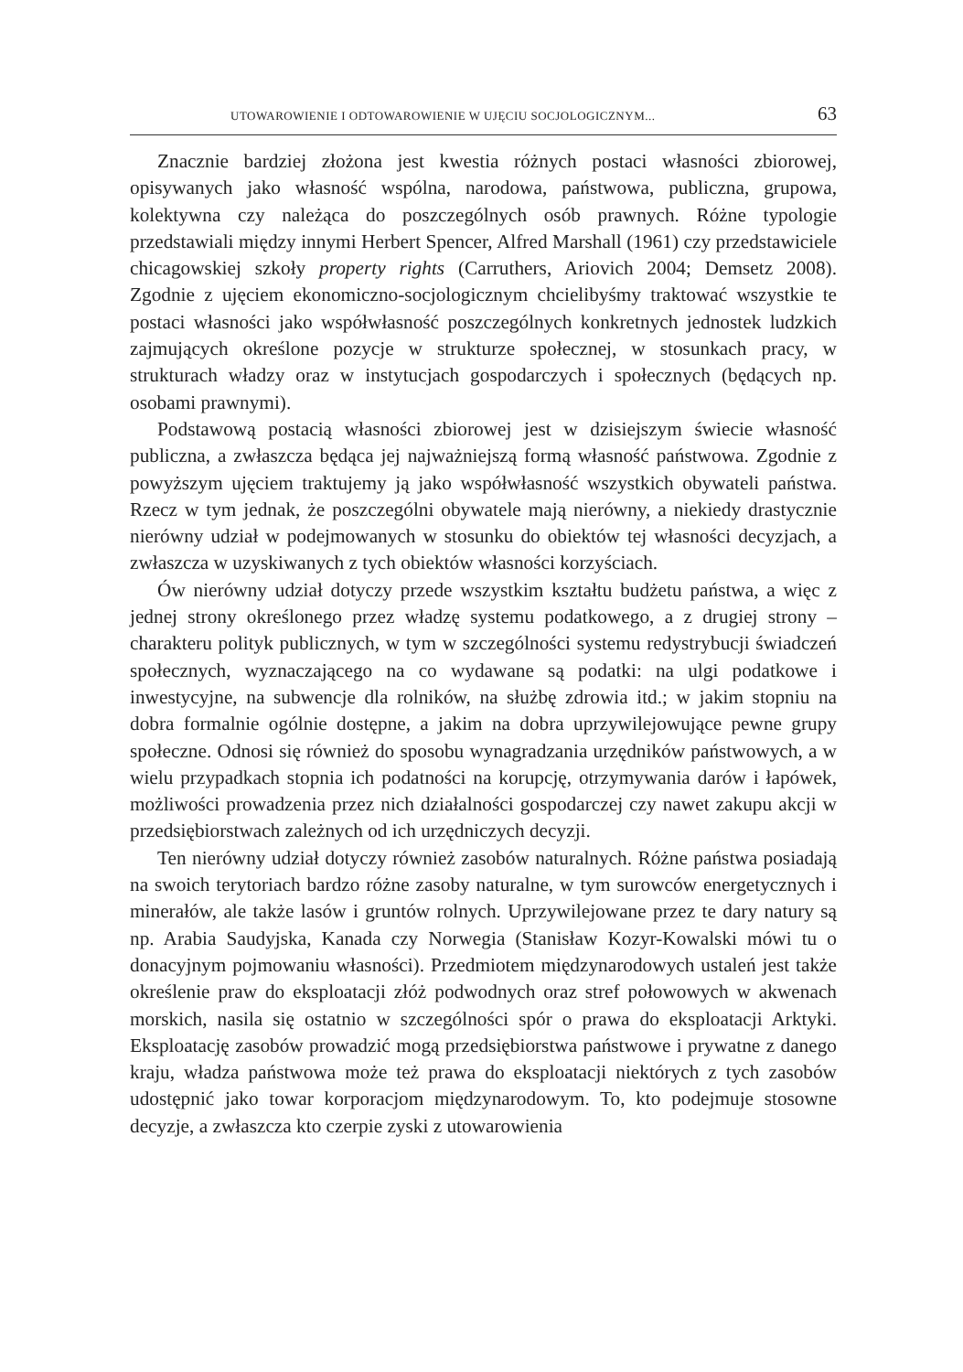UTOWAROWIENIE I ODTOWAROWIENIE W UJĘCIU SOCJOLOGICZNYM... 63
Znacznie bardziej złożona jest kwestia różnych postaci własności zbiorowej, opisywanych jako własność wspólna, narodowa, państwowa, publiczna, grupowa, kolektywna czy należąca do poszczególnych osób prawnych. Różne typologie przedstawiali między innymi Herbert Spencer, Alfred Marshall (1961) czy przedstawiciele chicagowskiej szkoły property rights (Carruthers, Ariovich 2004; Demsetz 2008). Zgodnie z ujęciem ekonomiczno-socjologicznym chcielibyśmy traktować wszystkie te postaci własności jako współwłasność poszczególnych konkretnych jednostek ludzkich zajmujących określone pozycje w strukturze społecznej, w stosunkach pracy, w strukturach władzy oraz w instytucjach gospodarczych i społecznych (będących np. osobami prawnymi).
Podstawową postacią własności zbiorowej jest w dzisiejszym świecie własność publiczna, a zwłaszcza będąca jej najważniejszą formą własność państwowa. Zgodnie z powyższym ujęciem traktujemy ją jako współwłasność wszystkich obywateli państwa. Rzecz w tym jednak, że poszczególni obywatele mają nierówny, a niekiedy drastycznie nierówny udział w podejmowanych w stosunku do obiektów tej własności decyzjach, a zwłaszcza w uzyskiwanych z tych obiektów własności korzyściach.
Ów nierówny udział dotyczy przede wszystkim kształtu budżetu państwa, a więc z jednej strony określonego przez władzę systemu podatkowego, a z drugiej strony – charakteru polityk publicznych, w tym w szczególności systemu redystrybucji świadczeń społecznych, wyznaczającego na co wydawane są podatki: na ulgi podatkowe i inwestycyjne, na subwencje dla rolników, na służbę zdrowia itd.; w jakim stopniu na dobra formalnie ogólnie dostępne, a jakim na dobra uprzywilejowujące pewne grupy społeczne. Odnosi się również do sposobu wynagradzania urzędników państwowych, a w wielu przypadkach stopnia ich podatności na korupcję, otrzymywania darów i łapówek, możliwości prowadzenia przez nich działalności gospodarczej czy nawet zakupu akcji w przedsiębiorstwach zależnych od ich urzędniczych decyzji.
Ten nierówny udział dotyczy również zasobów naturalnych. Różne państwa posiadają na swoich terytoriach bardzo różne zasoby naturalne, w tym surowców energetycznych i minerałów, ale także lasów i gruntów rolnych. Uprzywilejowane przez te dary natury są np. Arabia Saudyjska, Kanada czy Norwegia (Stanisław Kozyr-Kowalski mówi tu o donacyjnym pojmowaniu własności). Przedmiotem międzynarodowych ustaleń jest także określenie praw do eksploatacji złóż podwodnych oraz stref połowowych w akwenach morskich, nasila się ostatnio w szczególności spór o prawa do eksploatacji Arktyki. Eksploatację zasobów prowadzić mogą przedsiębiorstwa państwowe i prywatne z danego kraju, władza państwowa może też prawa do eksploatacji niektórych z tych zasobów udostępnić jako towar korporacjom międzynarodowym. To, kto podejmuje stosowne decyzje, a zwłaszcza kto czerpie zyski z utowarowienia